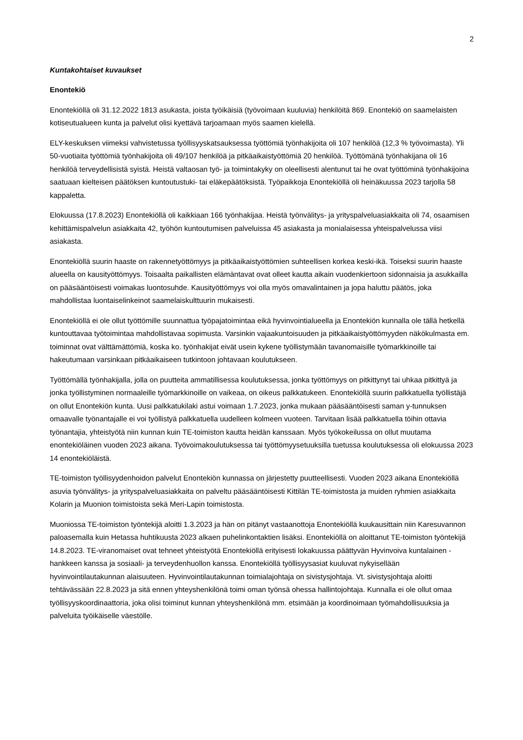2
Kuntakohtaiset kuvaukset
Enontekiö
Enontekiöllä oli 31.12.2022 1813 asukasta, joista työikäisiä (työvoimaan kuuluvia) henkilöitä 869. Enontekiö on saamelaisten kotiseutualueen kunta ja palvelut olisi kyettävä tarjoamaan myös saamen kielellä.
ELY-keskuksen viimeksi vahvistetussa työllisyyskatsauksessa työttömiä työnhakijoita oli 107 henkilöä (12,3 % työvoimasta). Yli 50-vuotiaita työttömiä työnhakijoita oli 49/107 henkilöä ja pitkäaikaistyöttömiä 20 henkilöä. Työttömänä työnhakijana oli 16 henkilöä terveydellisistä syistä. Heistä valtaosan työ- ja toimintakyky on oleellisesti alentunut tai he ovat työttöminä työnhakijoina saatuaan kielteisen päätöksen kuntoutustuki- tai eläkepäätöksistä. Työpaikkoja Enontekiöllä oli heinäkuussa 2023 tarjolla 58 kappaletta.
Elokuussa (17.8.2023) Enontekiöllä oli kaikkiaan 166 työnhakijaa. Heistä työnvälitys- ja yrityspalveluasiakkaita oli 74, osaamisen kehittämispalvelun asiakkaita 42, työhön kuntoutumisen palveluissa 45 asiakasta ja monialaisessa yhteispalvelussa viisi asiakasta.
Enontekiöllä suurin haaste on rakennetyöttömyys ja pitkäaikaistyöttömien suhteellisen korkea keski-ikä. Toiseksi suurin haaste alueella on kausityöttömyys. Toisaalta paikallisten elämäntavat ovat olleet kautta aikain vuodenkiertoon sidonnaisia ja asukkailla on pääsääntöisesti voimakas luontosuhde. Kausityöttömyys voi olla myös omavalintainen ja jopa haluttu päätös, joka mahdollistaa luontaiselinkeinot saamelaiskulttuurin mukaisesti.
Enontekiöllä ei ole ollut työttömille suunnattua työpajatoimintaa eikä hyvinvointialueella ja Enontekiön kunnalla ole tällä hetkellä kuntouttavaa työtoimintaa mahdollistavaa sopimusta. Varsinkin vajaakuntoisuuden ja pitkäaikaistyöttömyyden näkökulmasta em. toiminnat ovat välttämättömiä, koska ko. työnhakijat eivät usein kykene työllistymään tavanomaisille työmarkkinoille tai hakeutumaan varsinkaan pitkäaikaiseen tutkintoon johtavaan koulutukseen.
Työttömällä työnhakijalla, jolla on puutteita ammatillisessa koulutuksessa, jonka työttömyys on pitkittynyt tai uhkaa pitkittyä ja jonka työllistyminen normaaleille työmarkkinoille on vaikeaa, on oikeus palkkatukeen. Enontekiöllä suurin palkkatuella työllistäjä on ollut Enontekiön kunta. Uusi palkkatukilaki astui voimaan 1.7.2023, jonka mukaan pääsääntöisesti saman y-tunnuksen omaavalle työnantajalle ei voi työllistyä palkkatuella uudelleen kolmeen vuoteen. Tarvitaan lisää palkkatuella töihin ottavia työnantajia, yhteistyötä niin kunnan kuin TE-toimiston kautta heidän kanssaan. Myös työkokeilussa on ollut muutama enontekiöläinen vuoden 2023 aikana. Työvoimakoulutuksessa tai työttömyysetuuksilla tuetussa koulutuksessa oli elokuussa 2023 14 enontekiöläistä.
TE-toimiston työllisyydenhoidon palvelut Enontekiön kunnassa on järjestetty puutteellisesti. Vuoden 2023 aikana Enontekiöllä asuvia työnvälitys- ja yrityspalveluasiakkaita on palveltu pääsääntöisesti Kittilän TE-toimistosta ja muiden ryhmien asiakkaita Kolarin ja Muonion toimistoista sekä Meri-Lapin toimistosta.
Muoniossa TE-toimiston työntekijä aloitti 1.3.2023 ja hän on pitänyt vastaanottoja Enontekiöllä kuukausittain niin Karesuvannon paloasemalla kuin Hetassa huhtikuusta 2023 alkaen puhelinkontaktien lisäksi. Enontekiöllä on aloittanut TE-toimiston työntekijä 14.8.2023. TE-viranomaiset ovat tehneet yhteistyötä Enontekiöllä erityisesti lokakuussa päättyvän Hyvinvoiva kuntalainen -hankkeen kanssa ja sosiaali- ja terveydenhuollon kanssa. Enontekiöllä työllisyysasiat kuuluvat nykyisellään hyvinvointilautakunnan alaisuuteen. Hyvinvointilautakunnan toimialajohtaja on sivistysjohtaja. Vt. sivistysjohtaja aloitti tehtävässään 22.8.2023 ja sitä ennen yhteyshenkilönä toimi oman työnsä ohessa hallintojohtaja. Kunnalla ei ole ollut omaa työllisyyskoordinaattoria, joka olisi toiminut kunnan yhteyshenkilönä mm. etsimään ja koordinoimaan työmahdollisuuksia ja palveluita työikäiselle väestölle.